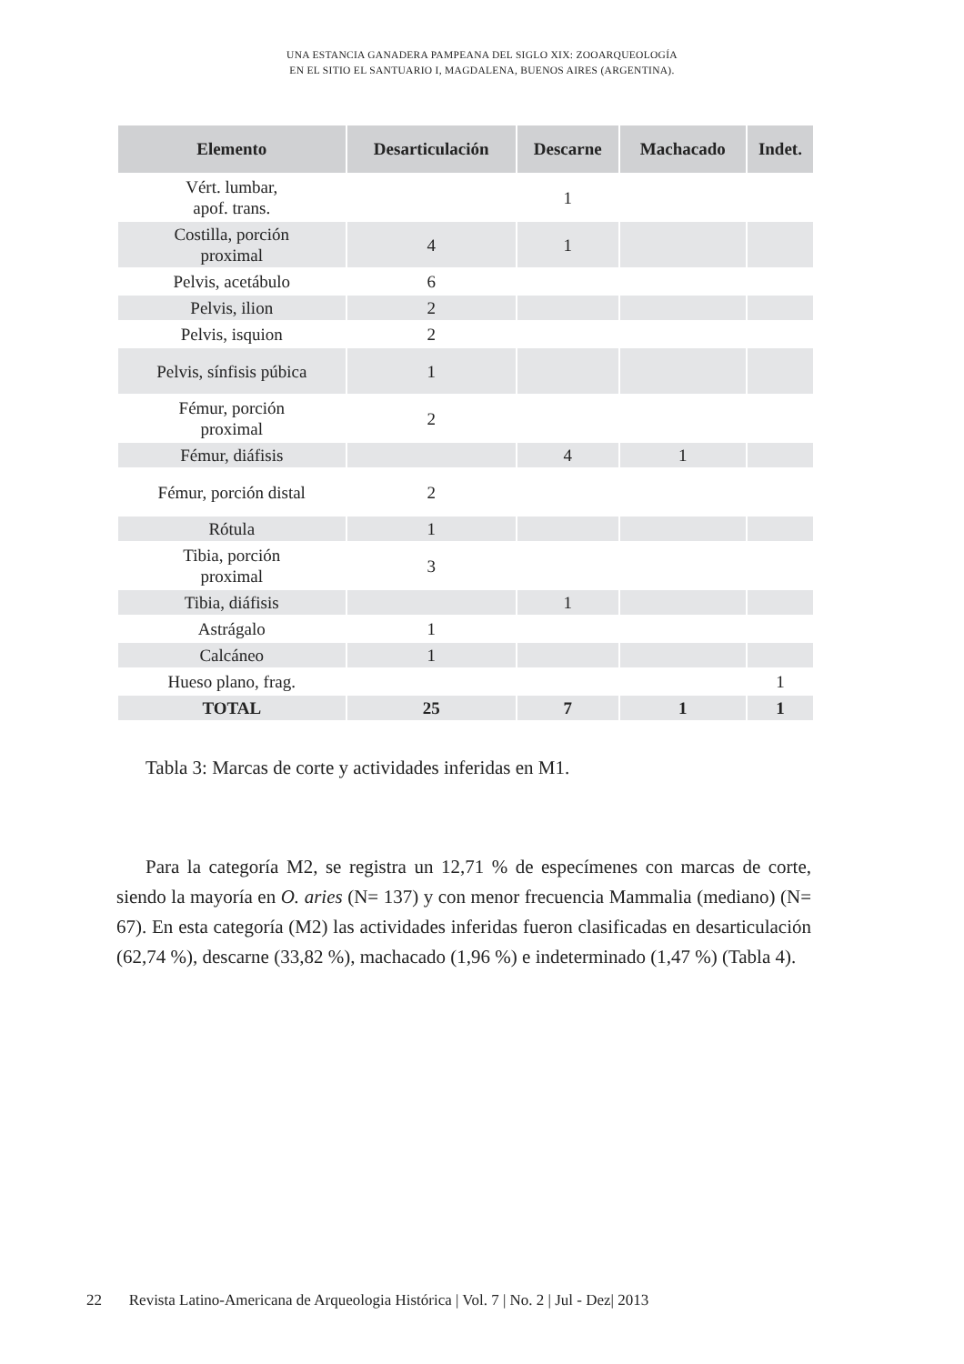UNA ESTANCIA GANADERA PAMPEANA DEL SIGLO XIX: ZOOARQUEOLOGÍA
EN EL SITIO EL SANTUARIO I, MAGDALENA, BUENOS AIRES (ARGENTINA).
| Elemento | Desarticulación | Descarne | Machacado | Indet. |
| --- | --- | --- | --- | --- |
| Vért. lumbar, apof. trans. | | 1 | | |
| Costilla, porción proximal | 4 | 1 | | |
| Pelvis, acetábulo | 6 | | | |
| Pelvis, ilion | 2 | | | |
| Pelvis, isquion | 2 | | | |
| Pelvis, sínfisis púbica | 1 | | | |
| Fémur, porción proximal | 2 | | | |
| Fémur, diáfisis | | 4 | 1 | |
| Fémur, porción distal | 2 | | | |
| Rótula | 1 | | | |
| Tibia, porción proximal | 3 | | | |
| Tibia, diáfisis | | 1 | | |
| Astrágalo | 1 | | | |
| Calcáneo | 1 | | | |
| Hueso plano, frag. | | | | 1 |
| TOTAL | 25 | 7 | 1 | 1 |
Tabla 3: Marcas de corte y actividades inferidas en M1.
Para la categoría M2, se registra un 12,71 % de especímenes con marcas de corte, siendo la mayoría en O. aries (N= 137) y con menor frecuencia Mammalia (mediano) (N= 67). En esta categoría (M2) las actividades inferidas fueron clasificadas en desarticulación (62,74 %), descarne (33,82 %), machacado (1,96 %) e indeterminado (1,47 %) (Tabla 4).
22 Revista Latino-Americana de Arqueologia Histórica | Vol. 7 | No. 2 | Jul - Dez| 2013